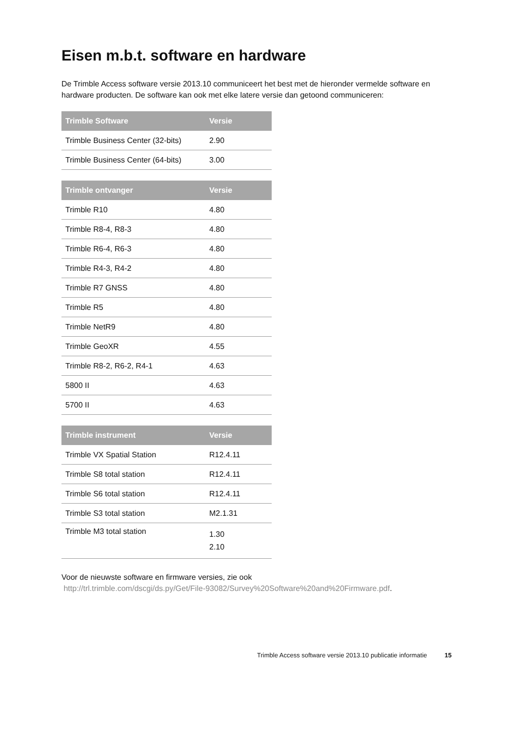Eisen m.b.t. software en hardware
De Trimble Access software versie 2013.10 communiceert het best met de hieronder vermelde software en hardware producten. De software kan ook met elke latere versie dan getoond communiceren:
| Trimble Software | Versie |
| --- | --- |
| Trimble Business Center (32-bits) | 2.90 |
| Trimble Business Center (64-bits) | 3.00 |
| Trimble ontvanger | Versie |
| --- | --- |
| Trimble R10 | 4.80 |
| Trimble R8-4, R8-3 | 4.80 |
| Trimble R6-4, R6-3 | 4.80 |
| Trimble R4-3, R4-2 | 4.80 |
| Trimble R7 GNSS | 4.80 |
| Trimble R5 | 4.80 |
| Trimble NetR9 | 4.80 |
| Trimble GeoXR | 4.55 |
| Trimble R8-2, R6-2, R4-1 | 4.63 |
| 5800 II | 4.63 |
| 5700 II | 4.63 |
| Trimble instrument | Versie |
| --- | --- |
| Trimble VX Spatial Station | R12.4.11 |
| Trimble S8 total station | R12.4.11 |
| Trimble S6 total station | R12.4.11 |
| Trimble S3 total station | M2.1.31 |
| Trimble M3 total station | 1.30 2.10 |
Voor de nieuwste software en firmware versies, zie ook
http://trl.trimble.com/dscgi/ds.py/Get/File-93082/Survey%20Software%20and%20Firmware.pdf.
Trimble Access software versie 2013.10 publicatie informatie 15